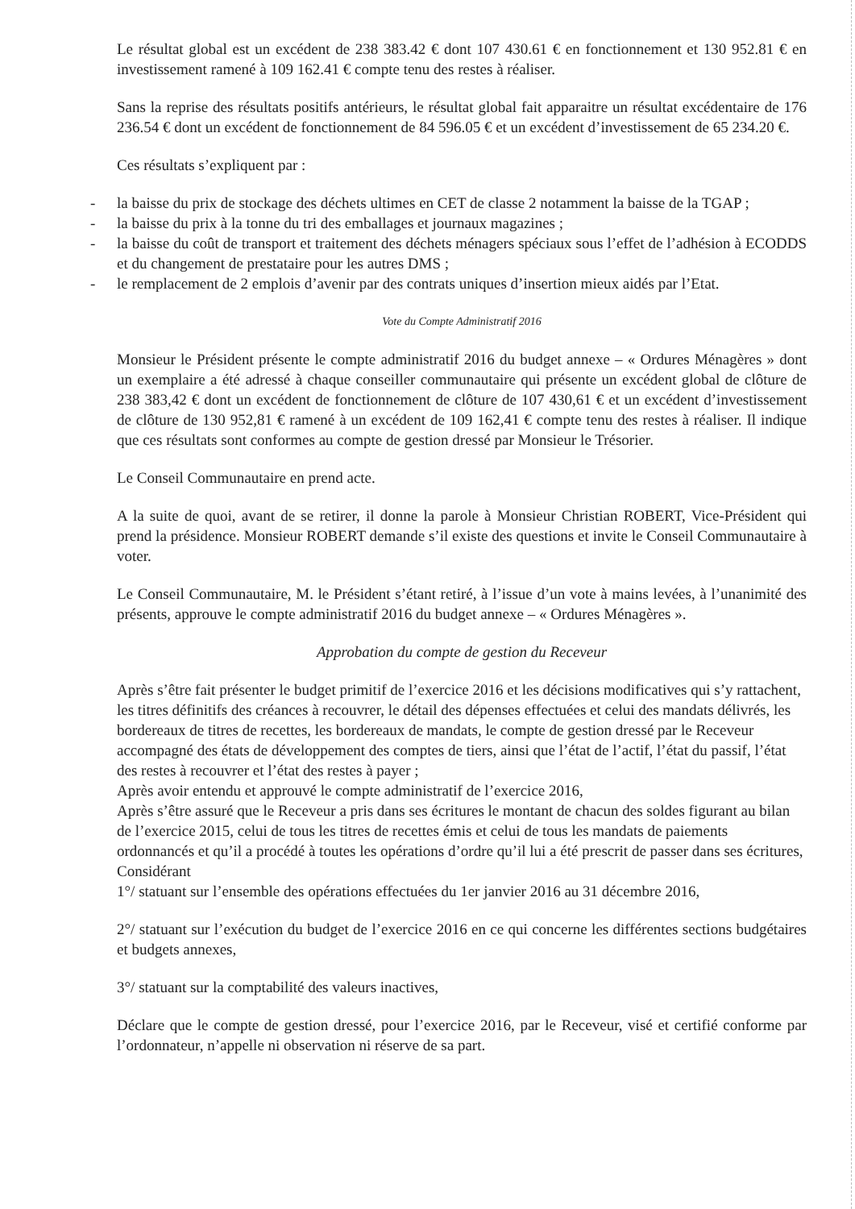Le résultat global est un excédent de 238 383.42 € dont 107 430.61 € en fonctionnement et 130 952.81 € en investissement ramené à 109 162.41 € compte tenu des restes à réaliser.
Sans la reprise des résultats positifs antérieurs, le résultat global fait apparaitre un résultat excédentaire de 176 236.54 € dont un excédent de fonctionnement de 84 596.05 € et un excédent d’investissement de 65 234.20 €.
Ces résultats s’expliquent par :
- la baisse du prix de stockage des déchets ultimes en CET de classe 2 notamment la baisse de la TGAP ;
- la baisse du prix à la tonne du tri des emballages et journaux magazines ;
- la baisse du coût de transport et traitement des déchets ménagers spéciaux sous l’effet de l’adhésion à ECODDS et du changement de prestataire pour les autres DMS ;
- le remplacement de 2 emplois d’avenir par des contrats uniques d’insertion mieux aidés par l’Etat.
Vote du Compte Administratif 2016
Monsieur le Président présente le compte administratif 2016 du budget annexe – « Ordures Ménagères » dont un exemplaire a été adressé à chaque conseiller communautaire qui présente un excédent global de clôture de 238 383,42 € dont un excédent de fonctionnement de clôture de 107 430,61 € et un excédent d’investissement de clôture de 130 952,81 € ramené à un excédent de 109 162,41 € compte tenu des restes à réaliser. Il indique que ces résultats sont conformes au compte de gestion dressé par Monsieur le Trésorier.
Le Conseil Communautaire en prend acte.
A la suite de quoi, avant de se retirer, il donne la parole à Monsieur Christian ROBERT, Vice-Président qui prend la présidence. Monsieur ROBERT demande s’il existe des questions et invite le Conseil Communautaire à voter.
Le Conseil Communautaire, M. le Président s’étant retiré, à l’issue d’un vote à mains levées, à l’unanimité des présents, approuve le compte administratif 2016 du budget annexe – « Ordures Ménagères ».
Approbation du compte de gestion du Receveur
Après s’être fait présenter le budget primitif de l’exercice 2016 et les décisions modificatives qui s’y rattachent, les titres définitifs des créances à recouvrer, le détail des dépenses effectuées et celui des mandats délivrés, les bordereaux de titres de recettes, les bordereaux de mandats, le compte de gestion dressé par le Receveur accompagné des états de développement des comptes de tiers, ainsi que l’état de l’actif, l’état du passif, l’état des restes à recouvrer et l’état des restes à payer ;
Après avoir entendu et approuvé le compte administratif de l’exercice 2016,
Après s’être assuré que le Receveur a pris dans ses écritures le montant de chacun des soldes figurant au bilan de l’exercice 2015, celui de tous les titres de recettes émis et celui de tous les mandats de paiements ordonnancés et qu’il a procédé à toutes les opérations d’ordre qu’il lui a été prescrit de passer dans ses écritures,
Considérant
1°/ statuant sur l’ensemble des opérations effectuées du 1er janvier 2016 au 31 décembre 2016,
2°/ statuant sur l’exécution du budget de l’exercice 2016 en ce qui concerne les différentes sections budgétaires et budgets annexes,
3°/ statuant sur la comptabilité des valeurs inactives,
Déclare que le compte de gestion dressé, pour l’exercice 2016, par le Receveur, visé et certifié conforme par l’ordonnateur, n’appelle ni observation ni réserve de sa part.